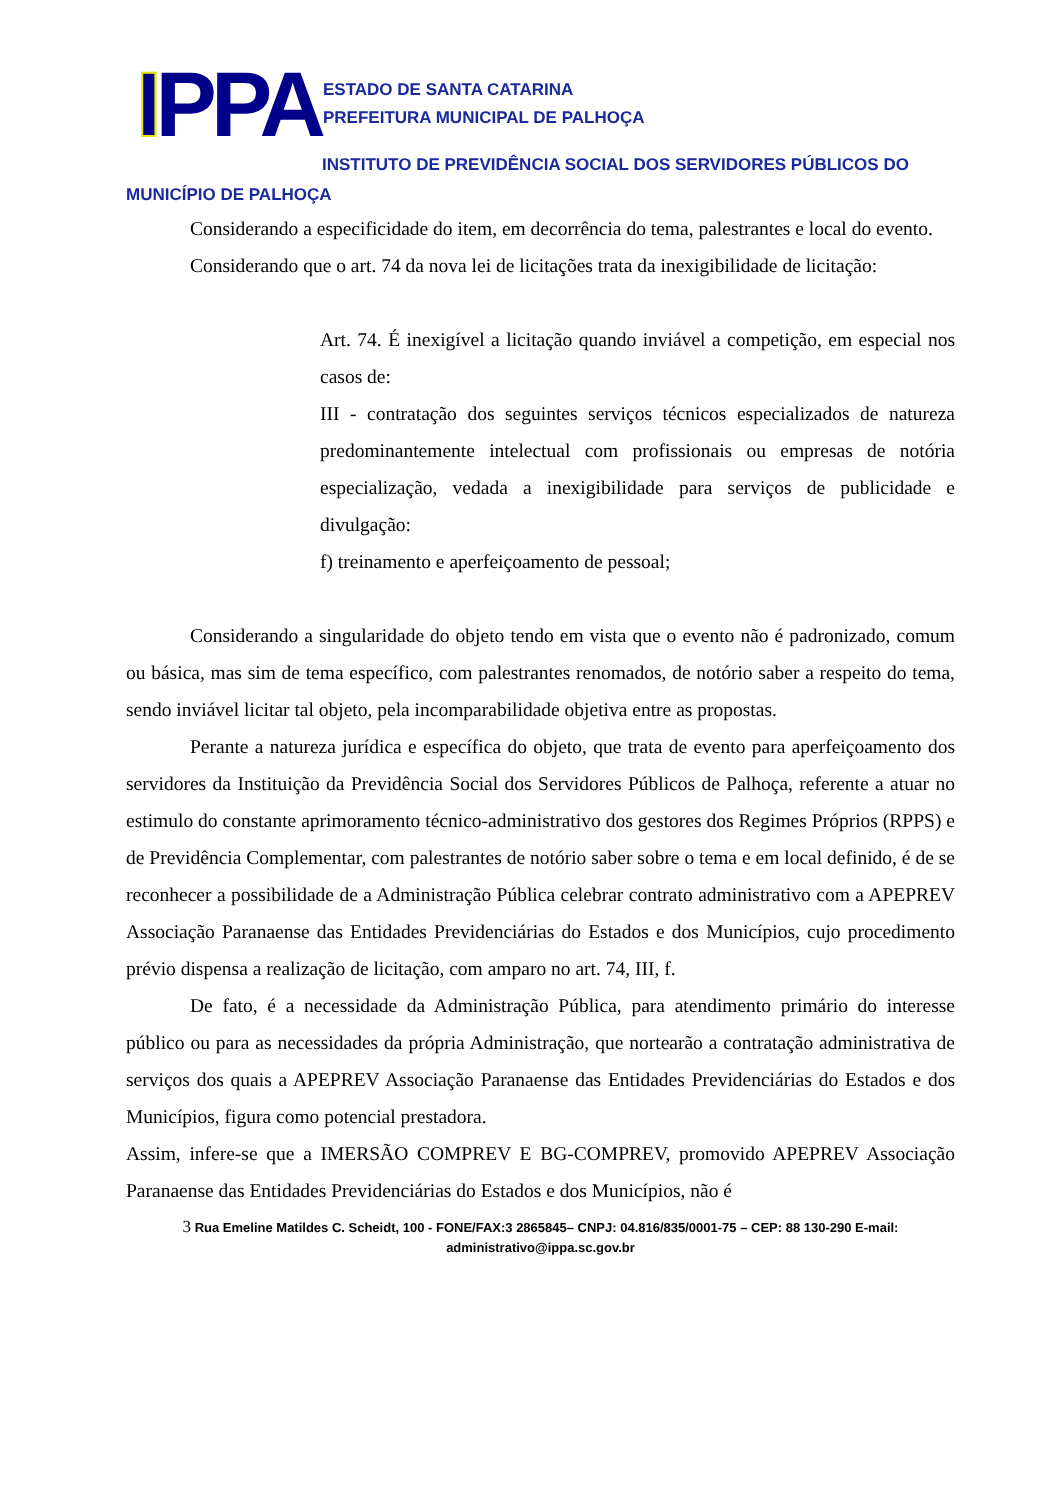IPPA
ESTADO DE SANTA CATARINA
PREFEITURA MUNICIPAL DE PALHOÇA
INSTITUTO DE PREVIDÊNCIA SOCIAL DOS SERVIDORES PÚBLICOS DO
MUNICÍPIO DE PALHOÇA
Considerando a especificidade do item, em decorrência do tema, palestrantes e local do evento.
Considerando que o art. 74 da nova lei de licitações trata da inexigibilidade de licitação:
Art. 74. É inexigível a licitação quando inviável a competição, em especial nos casos de:
III - contratação dos seguintes serviços técnicos especializados de natureza predominantemente intelectual com profissionais ou empresas de notória especialização, vedada a inexigibilidade para serviços de publicidade e divulgação:
f) treinamento e aperfeiçoamento de pessoal;
Considerando a singularidade do objeto tendo em vista que o evento não é padronizado, comum ou básica, mas sim de tema específico, com palestrantes renomados, de notório saber a respeito do tema, sendo inviável licitar tal objeto, pela incomparabilidade objetiva entre as propostas.
Perante a natureza jurídica e específica do objeto, que trata de evento para aperfeiçoamento dos servidores da Instituição da Previdência Social dos Servidores Públicos de Palhoça, referente a atuar no estimulo do constante aprimoramento técnico-administrativo dos gestores dos Regimes Próprios (RPPS) e de Previdência Complementar, com palestrantes de notório saber sobre o tema e em local definido, é de se reconhecer a possibilidade de a Administração Pública celebrar contrato administrativo com a APEPREV Associação Paranaense das Entidades Previdenciárias do Estados e dos Municípios, cujo procedimento prévio dispensa a realização de licitação, com amparo no art. 74, III, f.
De fato, é a necessidade da Administração Pública, para atendimento primário do interesse público ou para as necessidades da própria Administração, que nortearão a contratação administrativa de serviços dos quais a APEPREV Associação Paranaense das Entidades Previdenciárias do Estados e dos Municípios, figura como potencial prestadora.
Assim, infere-se que a IMERSÃO COMPREV E BG-COMPREV, promovido APEPREV Associação Paranaense das Entidades Previdenciárias do Estados e dos Municípios, não é
3 Rua Emeline Matildes C. Scheidt, 100 - FONE/FAX:3 2865845– CNPJ: 04.816/835/0001-75 – CEP: 88 130-290 E-mail: administrativo@ippa.sc.gov.br